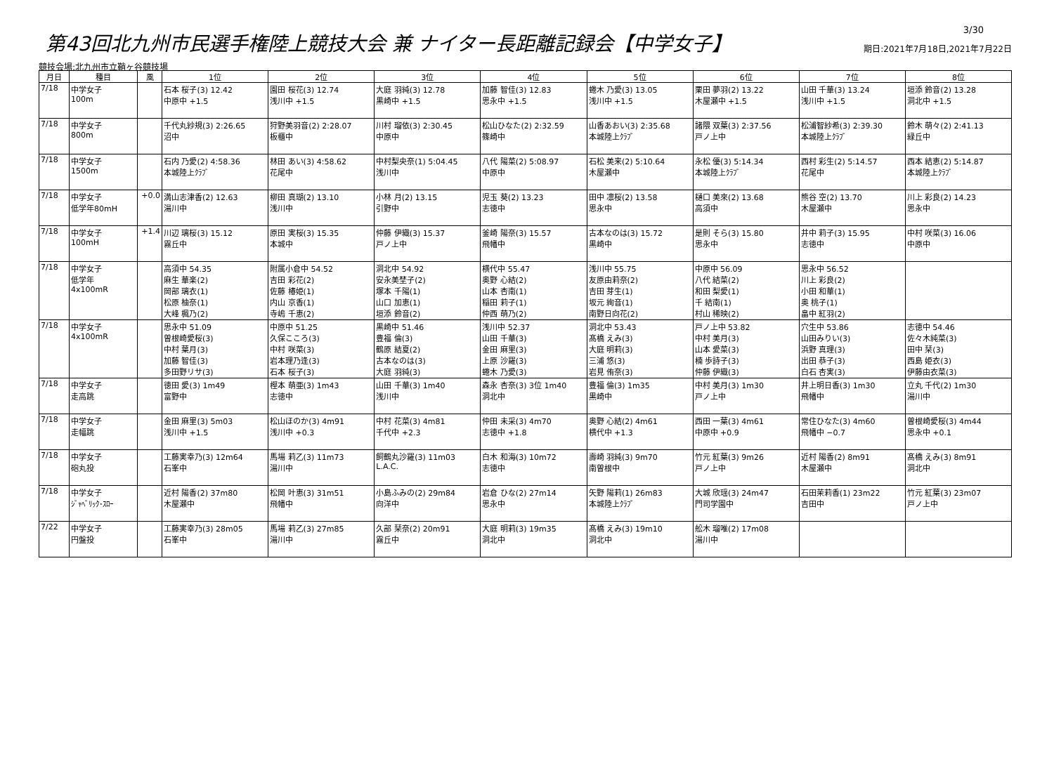第43回北九州市民選手権陸上競技大会 兼 ナイター長距離記録会【中学女子】
3/30
期日:2021年7月18日,2021年7月22日
競技会場:北九州市立鞘ヶ谷競技場
| 月日 | 種目 | 風 | 1位 | 2位 | 3位 | 4位 | 5位 | 6位 | 7位 | 8位 |
| --- | --- | --- | --- | --- | --- | --- | --- | --- | --- | --- |
| 7/18 | 中学女子 100m | | 石本 桜子(3) 12.42 中原中 +1.5 | 園田 桜花(3) 12.74 浅川中 +1.5 | 大庭 羽純(3) 12.78 黒崎中 +1.5 | 加藤 智佳(3) 12.83 思永中 +1.5 | 蜷木 乃愛(3) 13.05 浅川中 +1.5 | 栗田 夢羽(2) 13.22 木屋瀬中 +1.5 | 山田 千華(3) 13.24 浅川中 +1.5 | 垣添 鈴音(2) 13.28 洞北中 +1.5 |
| 7/18 | 中学女子 800m | | 千代丸紗規(3) 2:26.65 沼中 | 狩野美羽音(2) 2:28.07 板櫃中 | 川村 瑠依(3) 2:30.45 中原中 | 松山ひなた(2) 2:32.59 篠崎中 | 山香あおい(3) 2:35.68 本城陸上ｸﾗﾌﾞ | 諸隈 双葉(3) 2:37.56 戸ノ上中 | 松浦智紗希(3) 2:39.30 本城陸上ｸﾗﾌﾞ | 鈴木 萌々(2) 2:41.13 緑丘中 |
| 7/18 | 中学女子 1500m | | 石内 乃愛(2) 4:58.36 本城陸上ｸﾗﾌﾞ | 林田 あい(3) 4:58.62 花尾中 | 中村梨央奈(1) 5:04.45 浅川中 | 八代 陽菜(2) 5:08.97 中原中 | 石松 美来(2) 5:10.64 木屋瀬中 | 永松 優(3) 5:14.34 本城陸上ｸﾗﾌﾞ | 西村 彩生(2) 5:14.57 花尾中 | 西本 結恵(2) 5:14.87 本城陸上ｸﾗﾌﾞ |
| 7/18 | 中学女子 低学年80mH | +0.0 | 満山志津香(2) 12.63 湯川中 | 柳田 真瑚(2) 13.10 浅川中 | 小林 月(2) 13.15 引野中 | 児玉 葵(2) 13.23 志徳中 | 田中 凛桜(2) 13.58 思永中 | 樋口 美來(2) 13.68 高須中 | 熊谷 空(2) 13.70 木屋瀬中 | 川上 彩良(2) 14.23 思永中 |
| 7/18 | 中学女子 100mH | +1.4 | 川辺 璃桜(3) 15.12 霧丘中 | 原田 実桜(3) 15.35 本城中 | 仲藤 伊織(3) 15.37 戸ノ上中 | 釜崎 陽奈(3) 15.57 飛幡中 | 古本なのは(3) 15.72 黒崎中 | 是則 そら(3) 15.80 思永中 | 井中 莉子(3) 15.95 志徳中 | 中村 咲菜(3) 16.06 中原中 |
| 7/18 | 中学女子 低学年 4x100mR | | 高須中 54.35 麻生 華楽(2) 岡部 璃衣(1) 松原 柚奈(1) 大峰 楓乃(2) | 附属小倉中 54.52 吉田 彩花(2) 佐藤 椿姫(1) 内山 京香(1) 寺嶋 千恵(2) | 洞北中 54.92 安永美埜子(2) 塚本 千陽(1) 山口 加恵(1) 垣添 鈴音(2) | 横代中 55.47 奥野 心結(2) 山本 杏南(1) 稲田 莉子(1) 仲西 萌乃(2) | 浅川中 55.75 友原由莉奈(2) 吉田 芽生(1) 坂元 絢音(1) 南野日向花(2) | 中原中 56.09 八代 結菜(2) 和田 梨愛(1) 千 結南(1) 村山 稀映(2) | 思永中 56.52 川上 彩良(2) 小田 和華(1) 奥 桃子(1) 畠中 紅羽(2) | |
| 7/18 | 中学女子 4x100mR | | 思永中 51.09 曽根崎愛桜(3) 中村 葉月(3) 加藤 智佳(3) 多田野リサ(3) | 中原中 51.25 久保こころ(3) 中村 咲菜(3) 岩本理乃逢(3) 石本 桜子(3) | 黒崎中 51.46 豊福 倫(3) 鶴原 結夏(2) 古本なのは(3) 大庭 羽純(3) | 浅川中 52.37 山田 千華(3) 金田 麻里(3) 上原 沙羅(3) 蜷木 乃愛(3) | 洞北中 53.43 髙橋 えみ(3) 大庭 明莉(3) 三浦 悠(3) 岩見 侑奈(3) | 戸ノ上中 53.82 中村 美月(3) 山本 愛菜(3) 楠 歩詩子(3) 仲藤 伊織(3) | 穴生中 53.86 山田みりい(3) 浜野 真理(3) 出田 恭子(3) 白石 杏実(3) | 志徳中 54.46 佐々木純菜(3) 田中 栞(3) 西島 姫衣(3) 伊藤由衣菜(3) |
| 7/18 | 中学女子 走高跳 | | 徳田 愛(3) 1m49 富野中 | 樫本 萌亜(3) 1m43 志徳中 | 山田 千華(3) 1m40 浅川中 | 森永 杏奈(3) 3位 1m40 洞北中 | 豊福 倫(3) 1m35 黒崎中 | 中村 美月(3) 1m30 戸ノ上中 | 井上明日香(3) 1m30 飛幡中 | 立丸 千代(2) 1m30 湯川中 |
| 7/18 | 中学女子 走幅跳 | | 金田 麻里(3) 5m03 浅川中 +1.5 | 松山ほのか(3) 4m91 浅川中 +0.3 | 中村 花菜(3) 4m81 千代中 +2.3 | 仲田 未采(3) 4m70 志徳中 +1.8 | 奥野 心結(2) 4m61 横代中 +1.3 | 西田 一葉(3) 4m61 中原中 +0.9 | 常住ひなた(3) 4m60 飛幡中 −0.7 | 曽根崎愛桜(3) 4m44 思永中 +0.1 |
| 7/18 | 中学女子 砲丸投 | | 工藤実幸乃(3) 12m64 石峯中 | 馬場 莉乙(3) 11m73 湯川中 | 飼鶴丸沙羅(3) 11m03 L.A.C. | 白木 和海(3) 10m72 志徳中 | 壽崎 羽純(3) 9m70 南曽根中 | 竹元 紅葉(3) 9m26 戸ノ上中 | 近村 陽香(2) 8m91 木屋瀬中 | 髙橋 えみ(3) 8m91 洞北中 |
| 7/18 | 中学女子 ｼﾞｬﾍﾞﾘｯｸ･ｽﾛｰ | | 近村 陽香(2) 37m80 木屋瀬中 | 松岡 叶恵(3) 31m51 飛幡中 | 小島ふみの(2) 29m84 向洋中 | 岩倉 ひな(2) 27m14 思永中 | 矢野 陽莉(1) 26m83 本城陸上ｸﾗﾌﾞ | 大城 欣瑶(3) 24m47 門司学園中 | 石田茉莉香(1) 23m22 吉田中 | 竹元 紅葉(3) 23m07 戸ノ上中 |
| 7/22 | 中学女子 円盤投 | | 工藤実幸乃(3) 28m05 石峯中 | 馬場 莉乙(3) 27m85 湯川中 | 久部 栞奈(2) 20m91 霧丘中 | 大庭 明莉(3) 19m35 洞北中 | 髙橋 えみ(3) 19m10 洞北中 | 舩木 瑠唯(2) 17m08 湯川中 | | |